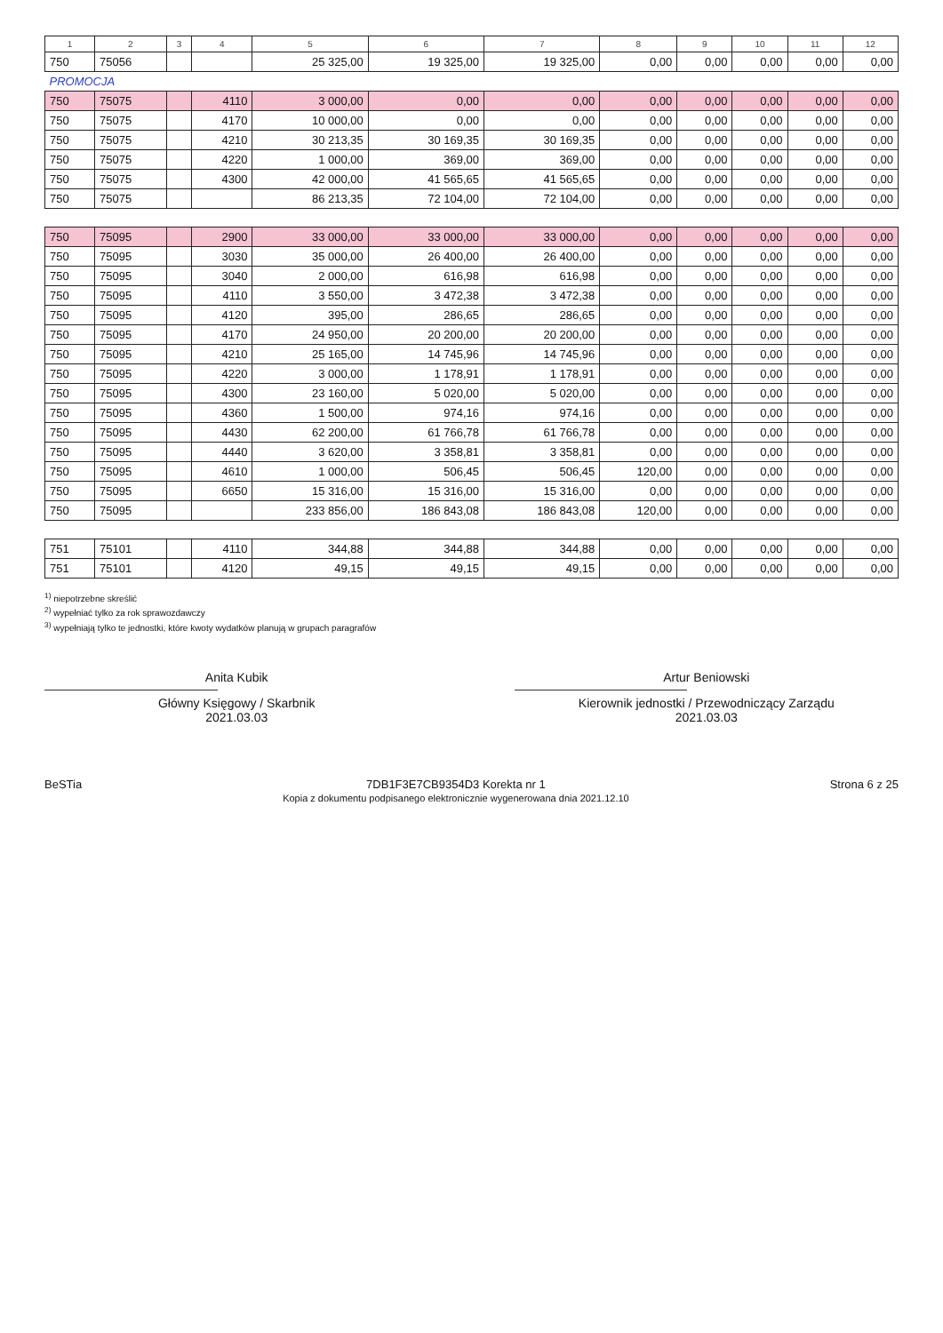| 1 | 2 | 3 | 4 | 5 | 6 | 7 | 8 | 9 | 10 | 11 | 12 |
| --- | --- | --- | --- | --- | --- | --- | --- | --- | --- | --- | --- |
| 750 | 75056 | | | 25 325,00 | 19 325,00 | 19 325,00 | 0,00 | 0,00 | 0,00 | 0,00 | 0,00 |
| PROMOCJA | | | | | | | | | | | |
| 750 | 75075 | | 4110 | 3 000,00 | 0,00 | 0,00 | 0,00 | 0,00 | 0,00 | 0,00 | 0,00 |
| 750 | 75075 | | 4170 | 10 000,00 | 0,00 | 0,00 | 0,00 | 0,00 | 0,00 | 0,00 | 0,00 |
| 750 | 75075 | | 4210 | 30 213,35 | 30 169,35 | 30 169,35 | 0,00 | 0,00 | 0,00 | 0,00 | 0,00 |
| 750 | 75075 | | 4220 | 1 000,00 | 369,00 | 369,00 | 0,00 | 0,00 | 0,00 | 0,00 | 0,00 |
| 750 | 75075 | | 4300 | 42 000,00 | 41 565,65 | 41 565,65 | 0,00 | 0,00 | 0,00 | 0,00 | 0,00 |
| 750 | 75075 | | | 86 213,35 | 72 104,00 | 72 104,00 | 0,00 | 0,00 | 0,00 | 0,00 | 0,00 |
| 750 | 75095 | | 2900 | 33 000,00 | 33 000,00 | 33 000,00 | 0,00 | 0,00 | 0,00 | 0,00 | 0,00 |
| 750 | 75095 | | 3030 | 35 000,00 | 26 400,00 | 26 400,00 | 0,00 | 0,00 | 0,00 | 0,00 | 0,00 |
| 750 | 75095 | | 3040 | 2 000,00 | 616,98 | 616,98 | 0,00 | 0,00 | 0,00 | 0,00 | 0,00 |
| 750 | 75095 | | 4110 | 3 550,00 | 3 472,38 | 3 472,38 | 0,00 | 0,00 | 0,00 | 0,00 | 0,00 |
| 750 | 75095 | | 4120 | 395,00 | 286,65 | 286,65 | 0,00 | 0,00 | 0,00 | 0,00 | 0,00 |
| 750 | 75095 | | 4170 | 24 950,00 | 20 200,00 | 20 200,00 | 0,00 | 0,00 | 0,00 | 0,00 | 0,00 |
| 750 | 75095 | | 4210 | 25 165,00 | 14 745,96 | 14 745,96 | 0,00 | 0,00 | 0,00 | 0,00 | 0,00 |
| 750 | 75095 | | 4220 | 3 000,00 | 1 178,91 | 1 178,91 | 0,00 | 0,00 | 0,00 | 0,00 | 0,00 |
| 750 | 75095 | | 4300 | 23 160,00 | 5 020,00 | 5 020,00 | 0,00 | 0,00 | 0,00 | 0,00 | 0,00 |
| 750 | 75095 | | 4360 | 1 500,00 | 974,16 | 974,16 | 0,00 | 0,00 | 0,00 | 0,00 | 0,00 |
| 750 | 75095 | | 4430 | 62 200,00 | 61 766,78 | 61 766,78 | 0,00 | 0,00 | 0,00 | 0,00 | 0,00 |
| 750 | 75095 | | 4440 | 3 620,00 | 3 358,81 | 3 358,81 | 0,00 | 0,00 | 0,00 | 0,00 | 0,00 |
| 750 | 75095 | | 4610 | 1 000,00 | 506,45 | 506,45 | 120,00 | 0,00 | 0,00 | 0,00 | 0,00 |
| 750 | 75095 | | 6650 | 15 316,00 | 15 316,00 | 15 316,00 | 0,00 | 0,00 | 0,00 | 0,00 | 0,00 |
| 750 | 75095 | | | 233 856,00 | 186 843,08 | 186 843,08 | 120,00 | 0,00 | 0,00 | 0,00 | 0,00 |
| 751 | 75101 | | 4110 | 344,88 | 344,88 | 344,88 | 0,00 | 0,00 | 0,00 | 0,00 | 0,00 |
| 751 | 75101 | | 4120 | 49,15 | 49,15 | 49,15 | 0,00 | 0,00 | 0,00 | 0,00 | 0,00 |
<sup>1)</sup> niepotrzebne skreślić
<sup>2)</sup> wypełniać tylko za rok sprawozdawczy
<sup>3)</sup> wypełniają tylko te jednostki, które kwoty wydatków planują w grupach paragrafów
Anita Kubik
Główny Księgowy / Skarbnik
2021.03.03
Artur Beniowski
Kierownik jednostki / Przewodniczący Zarządu
2021.03.03
BeSTia 7DB1F3E7CB9354D3 Korekta nr 1
Kopia z dokumentu podpisanego elektronicznie wygenerowana dnia 2021.12.10
Strona 6 z 25